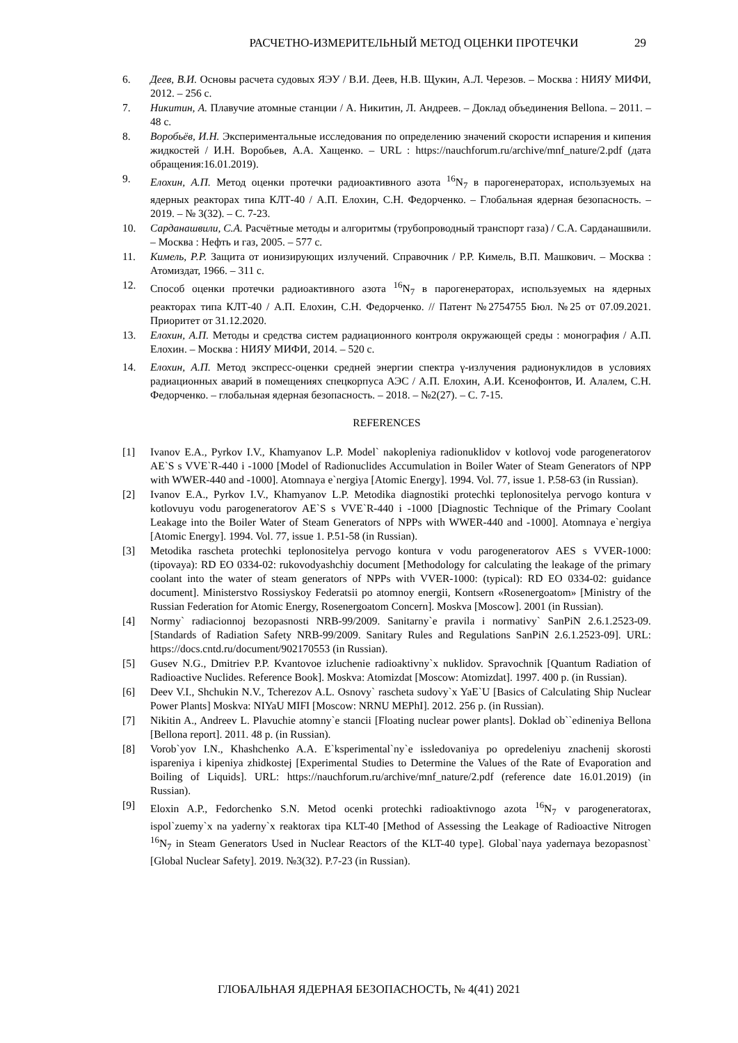РАСЧЕТНО-ИЗМЕРИТЕЛЬНЫЙ МЕТОД ОЦЕНКИ ПРОТЕЧКИ 29
6. Деев, В.И. Основы расчета судовых ЯЭУ / В.И. Деев, Н.В. Щукин, А.Л. Черезов. – Москва : НИЯУ МИФИ, 2012. – 256 с.
7. Никитин, А. Плавучие атомные станции / А. Никитин, Л. Андреев. – Доклад объединения Bellona. – 2011. – 48 с.
8. Воробьёв, И.Н. Экспериментальные исследования по определению значений скорости испарения и кипения жидкостей / И.Н. Воробьев, А.А. Хащенко. – URL : https://nauchforum.ru/archive/mnf_nature/2.pdf (дата обращения:16.01.2019).
9. Елохин, А.П. Метод оценки протечки радиоактивного азота <sup>16</sup>N<sub>7</sub> в парогенераторах, используемых на ядерных реакторах типа КЛТ-40 / А.П. Елохин, С.Н. Федорченко. – Глобальная ядерная безопасность. – 2019. – № 3(32). – С. 7-23.
10. Сарданашвили, С.А. Расчётные методы и алгоритмы (трубопроводный транспорт газа) / С.А. Сарданашвили. – Москва : Нефть и газ, 2005. – 577 с.
11. Кимель, Р.Р. Защита от ионизирующих излучений. Справочник / Р.Р. Кимель, В.П. Машкович. – Москва : Атомиздат, 1966. – 311 с.
12. Способ оценки протечки радиоактивного азота <sup>16</sup>N<sub>7</sub> в парогенераторах, используемых на ядерных реакторах типа КЛТ-40 / А.П. Елохин, С.Н. Федорченко. // Патент №2754755 Бюл. №25 от 07.09.2021. Приоритет от 31.12.2020.
13. Елохин, А.П. Методы и средства систем радиационного контроля окружающей среды : монография / А.П. Елохин. – Москва : НИЯУ МИФИ, 2014. – 520 с.
14. Елохин, А.П. Метод экспресс-оценки средней энергии спектра γ-излучения радионуклидов в условиях радиационных аварий в помещениях спецкорпуса АЭС / А.П. Елохин, А.И. Ксенофонтов, И. Алалем, С.Н. Федорченко. – глобальная ядерная безопасность. – 2018. – №2(27). – С. 7-15.
REFERENCES
[1] Ivanov E.A., Pyrkov I.V., Khamyanov L.P. Model` nakopleniya radionuklidov v kotlovoj vode parogeneratorov AE`S s VVE`R-440 i -1000 [Model of Radionuclides Accumulation in Boiler Water of Steam Generators of NPP with WWER-440 and -1000]. Atomnaya e`nergiya [Atomic Energy]. 1994. Vol. 77, issue 1. P.58-63 (in Russian).
[2] Ivanov E.A., Pyrkov I.V., Khamyanov L.P. Metodika diagnostiki protechki teplonositelya pervogo kontura v kotlovuyu vodu parogeneratorov AE`S s VVE`R-440 i -1000 [Diagnostic Technique of the Primary Coolant Leakage into the Boiler Water of Steam Generators of NPPs with WWER-440 and -1000]. Atomnaya e`nergiya [Atomic Energy]. 1994. Vol. 77, issue 1. P.51-58 (in Russian).
[3] Metodika rascheta protechki teplonositelya pervogo kontura v vodu parogeneratorov AES s VVER-1000: (tipovaya): RD EO 0334-02: rukovodyashchiy document [Methodology for calculating the leakage of the primary coolant into the water of steam generators of NPPs with VVER-1000: (typical): RD EO 0334-02: guidance document]. Ministerstvo Rossiyskoy Federatsii po atomnoy energii, Kontsern «Rosenergoatom» [Ministry of the Russian Federation for Atomic Energy, Rosenergoatom Concern]. Moskva [Moscow]. 2001 (in Russian).
[4] Normy` radiacionnoj bezopasnosti NRB-99/2009. Sanitarny`e pravila i normativy` SanPiN 2.6.1.2523-09. [Standards of Radiation Safety NRB-99/2009. Sanitary Rules and Regulations SanPiN 2.6.1.2523-09]. URL: https://docs.cntd.ru/document/902170553 (in Russian).
[5] Gusev N.G., Dmitriev P.P. Kvantovoe izluchenie radioaktivny`x nuklidov. Spravochnik [Quantum Radiation of Radioactive Nuclides. Reference Book]. Moskva: Atomizdat [Moscow: Atomizdat]. 1997. 400 p. (in Russian).
[6] Deev V.I., Shchukin N.V., Tcherezov A.L. Osnovy` rascheta sudovy`x YaE`U [Basics of Calculating Ship Nuclear Power Plants] Moskva: NIYaU MIFI [Moscow: NRNU MEPhI]. 2012. 256 p. (in Russian).
[7] Nikitin A., Andreev L. Plavuchie atomny`e stancii [Floating nuclear power plants]. Doklad ob``edineniya Bellona [Bellona report]. 2011. 48 p. (in Russian).
[8] Vorob`yov I.N., Khashchenko A.A. E`ksperimental`ny`e issledovaniya po opredeleniyu znachenij skorosti ispareniya i kipeniya zhidkostej [Experimental Studies to Determine the Values of the Rate of Evaporation and Boiling of Liquids]. URL: https://nauchforum.ru/archive/mnf_nature/2.pdf (reference date 16.01.2019) (in Russian).
[9] Eloxin A.P., Fedorchenko S.N. Metod ocenki protechki radioaktivnogo azota <sup>16</sup>N<sub>7</sub> v parogeneratorax, ispol`zuemy`x na yaderny`x reaktorax tipa KLT-40 [Method of Assessing the Leakage of Radioactive Nitrogen <sup>16</sup>N<sub>7</sub> in Steam Generators Used in Nuclear Reactors of the KLT-40 type]. Global`naya yadernaya bezopasnost` [Global Nuclear Safety]. 2019. №3(32). P.7-23 (in Russian).
ГЛОБАЛЬНАЯ ЯДЕРНАЯ БЕЗОПАСНОСТЬ, № 4(41) 2021